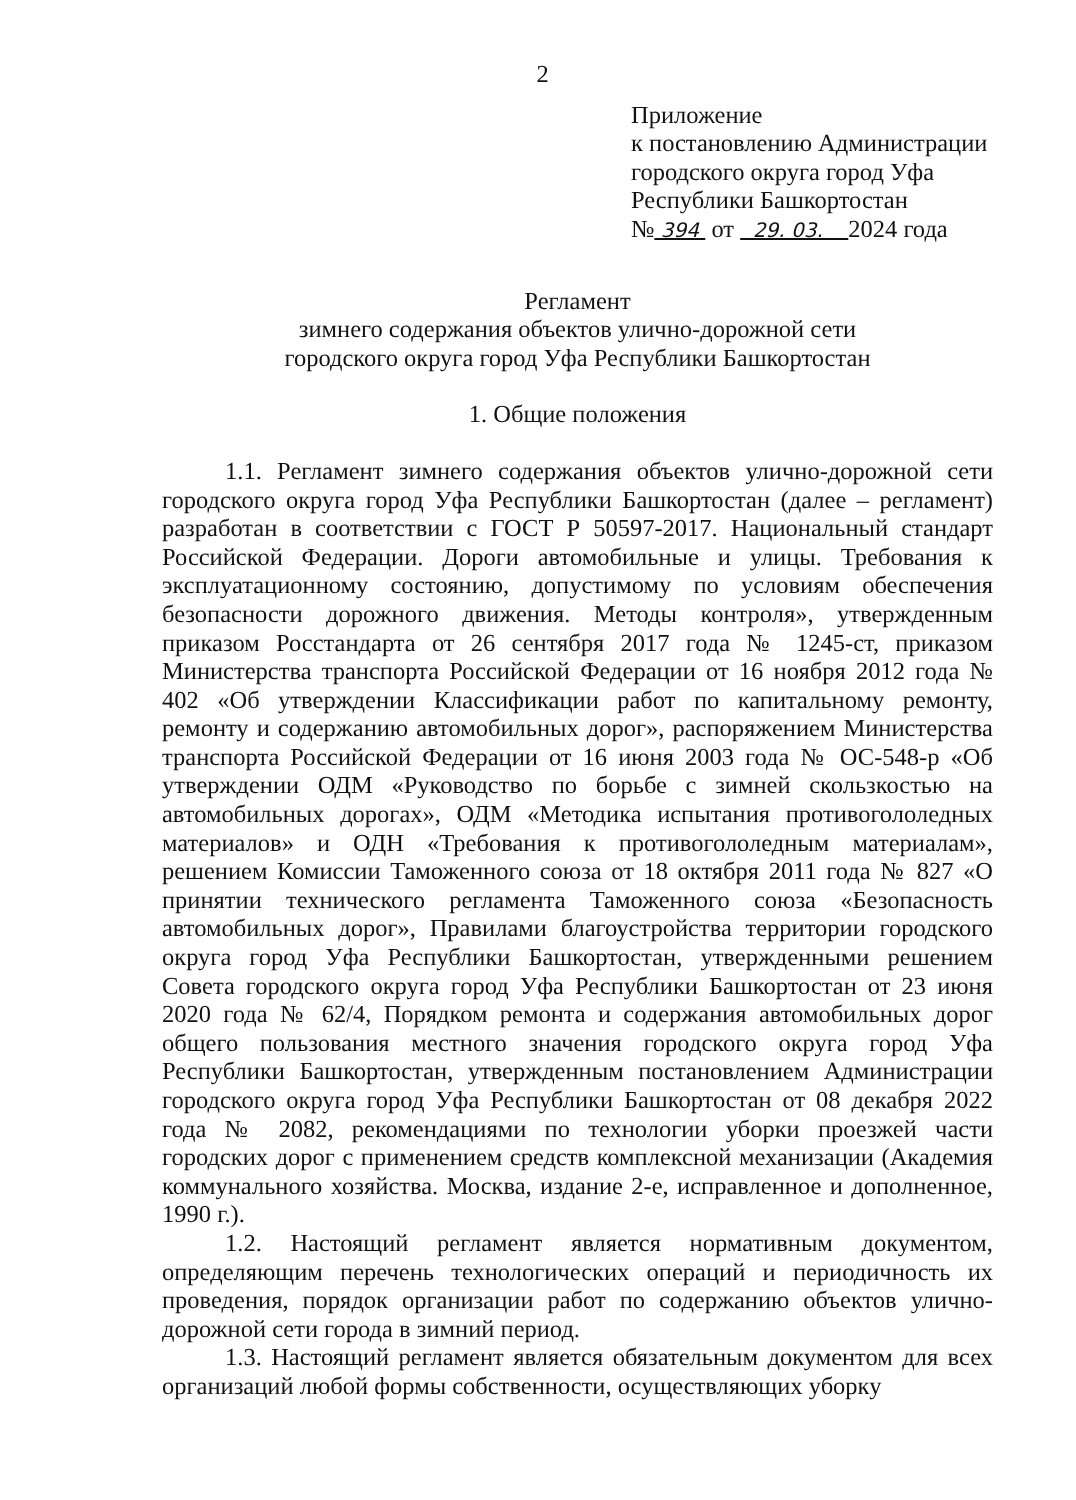2
Приложение
к постановлению Администрации
городского округа город Уфа
Республики Башкортостан
№ 394 от 29. 03. 2024 года
Регламент
зимнего содержания объектов улично-дорожной сети
городского округа город Уфа Республики Башкортостан
1. Общие положения
1.1. Регламент зимнего содержания объектов улично-дорожной сети городского округа город Уфа Республики Башкортостан (далее – регламент) разработан в соответствии с ГОСТ Р 50597-2017. Национальный стандарт Российской Федерации. Дороги автомобильные и улицы. Требования к эксплуатационному состоянию, допустимому по условиям обеспечения безопасности дорожного движения. Методы контроля», утвержденным приказом Росстандарта от 26 сентября 2017 года № 1245-ст, приказом Министерства транспорта Российской Федерации от 16 ноября 2012 года № 402 «Об утверждении Классификации работ по капитальному ремонту, ремонту и содержанию автомобильных дорог», распоряжением Министерства транспорта Российской Федерации от 16 июня 2003 года № ОС-548-р «Об утверждении ОДМ «Руководство по борьбе с зимней скользкостью на автомобильных дорогах», ОДМ «Методика испытания противогололедных материалов» и ОДН «Требования к противогололедным материалам», решением Комиссии Таможенного союза от 18 октября 2011 года № 827 «О принятии технического регламента Таможенного союза «Безопасность автомобильных дорог», Правилами благоустройства территории городского округа город Уфа Республики Башкортостан, утвержденными решением Совета городского округа город Уфа Республики Башкортостан от 23 июня 2020 года № 62/4, Порядком ремонта и содержания автомобильных дорог общего пользования местного значения городского округа город Уфа Республики Башкортостан, утвержденным постановлением Администрации городского округа город Уфа Республики Башкортостан от 08 декабря 2022 года № 2082, рекомендациями по технологии уборки проезжей части городских дорог с применением средств комплексной механизации (Академия коммунального хозяйства. Москва, издание 2-е, исправленное и дополненное, 1990 г.).
1.2. Настоящий регламент является нормативным документом, определяющим перечень технологических операций и периодичность их проведения, порядок организации работ по содержанию объектов улично-дорожной сети города в зимний период.
1.3. Настоящий регламент является обязательным документом для всех организаций любой формы собственности, осуществляющих уборку